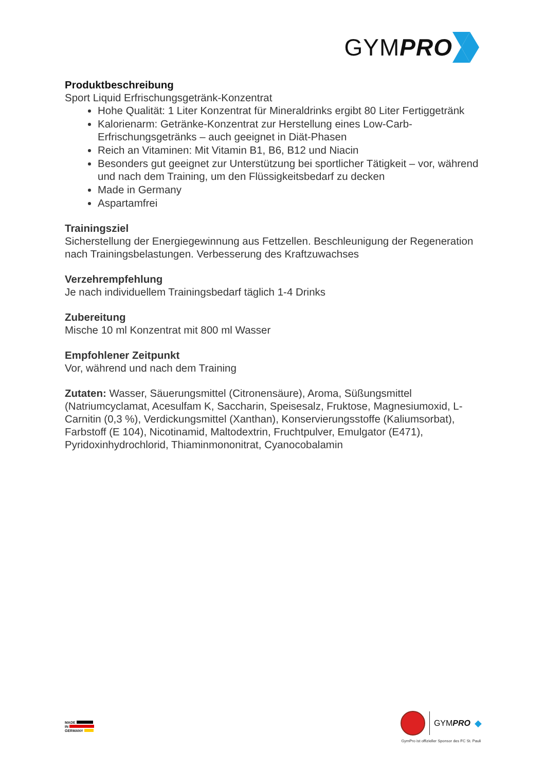GYMPRO
Produktbeschreibung
Sport Liquid Erfrischungsgetränk-Konzentrat
Hohe Qualität: 1 Liter Konzentrat für Mineraldrinks ergibt 80 Liter Fertiggetränk
Kalorienarm: Getränke-Konzentrat zur Herstellung eines Low-Carb-Erfrischungsgetränks – auch geeignet in Diät-Phasen
Reich an Vitaminen: Mit Vitamin B1, B6, B12 und Niacin
Besonders gut geeignet zur Unterstützung bei sportlicher Tätigkeit – vor, während und nach dem Training, um den Flüssigkeitsbedarf zu decken
Made in Germany
Aspartamfrei
Trainingsziel
Sicherstellung der Energiegewinnung aus Fettzellen. Beschleunigung der Regeneration nach Trainingsbelastungen. Verbesserung des Kraftzuwachses
Verzehrempfehlung
Je nach individuellem Trainingsbedarf täglich 1-4 Drinks
Zubereitung
Mische 10 ml Konzentrat mit 800 ml Wasser
Empfohlener Zeitpunkt
Vor, während und nach dem Training
Zutaten: Wasser, Säuerungsmittel (Citronensäure), Aroma, Süßungsmittel (Natriumcyclamat, Acesulfam K, Saccharin, Speisesalz, Fruktose, Magnesiumoxid, L-Carnitin (0,3 %), Verdickungsmittel (Xanthan), Konservierungsstoffe (Kaliumsorbat), Farbstoff (E 104), Nicotinamid, Maltodextrin, Fruchtpulver, Emulgator (E471), Pyridoxinhydrochlorid, Thiaminmononitrat, Cyanocobalamin
MADE
IN
GERMANY
GYMPRO ◆
GymPro ist offizieller Sponsor des FC St. Pauli